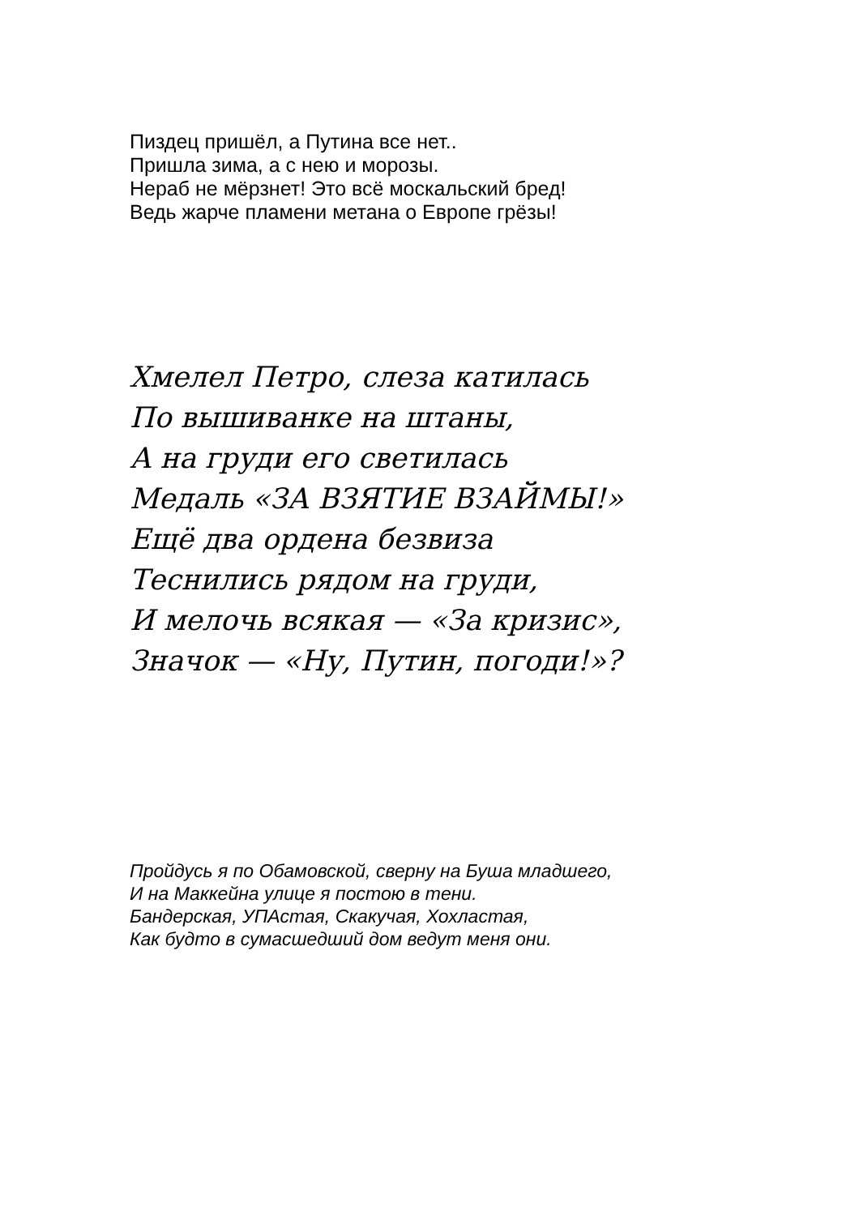Пиздец пришёл, а Путина все нет..
Пришла зима, а с нею и морозы.
Нераб не мёрзнет! Это всё москальский бред!
Ведь жарче пламени метана о Европе грёзы!
Хмелел Петро, слеза катилась
По вышиванке на штаны,
А на груди его светилась
Медаль «ЗА ВЗЯТИЕ ВЗАЙМЫ!»
Ещё два ордена безвиза
Теснились рядом на груди,
И мелочь всякая — «За кризис»,
Значок — «Ну, Путин, погоди!»?
Пройдусь я по Обамовской, сверну на Буша младшего,
И на Маккейна улице я постою в тени.
Бандерская, УПАстая, Скакучая, Хохластая,
Как будто в сумасшедший дом ведут меня они.